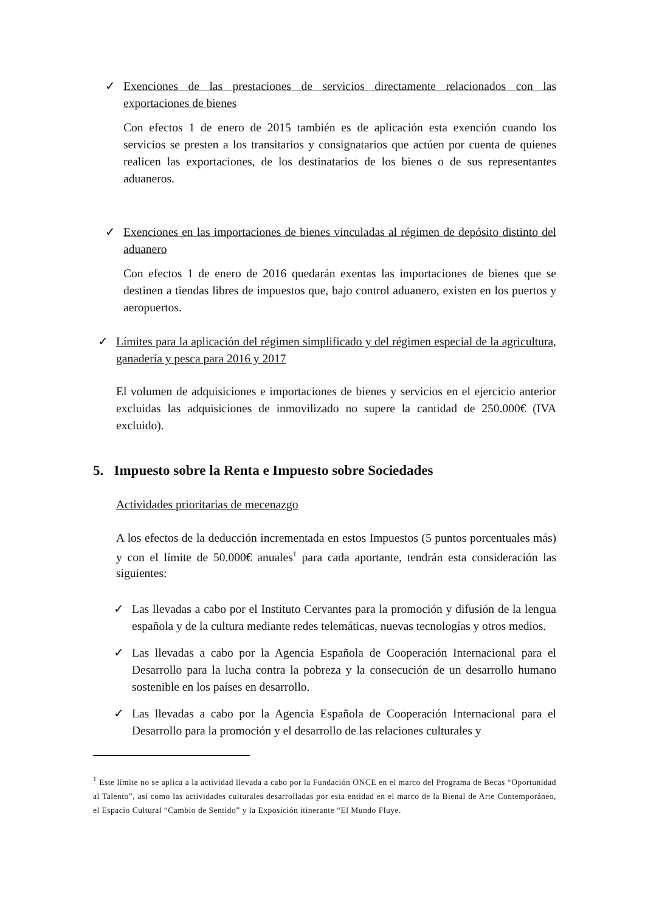✓ Exenciones de las prestaciones de servicios directamente relacionados con las exportaciones de bienes
Con efectos 1 de enero de 2015 también es de aplicación esta exención cuando los servicios se presten a los transitarios y consignatarios que actúen por cuenta de quienes realicen las exportaciones, de los destinatarios de los bienes o de sus representantes aduaneros.
✓ Exenciones en las importaciones de bienes vinculadas al régimen de depósito distinto del aduanero
Con efectos 1 de enero de 2016 quedarán exentas las importaciones de bienes que se destinen a tiendas libres de impuestos que, bajo control aduanero, existen en los puertos y aeropuertos.
✓ Límites para la aplicación del régimen simplificado y del régimen especial de la agricultura, ganadería y pesca para 2016 y 2017
El volumen de adquisiciones e importaciones de bienes y servicios en el ejercicio anterior excluidas las adquisiciones de inmovilizado no supere la cantidad de 250.000€ (IVA excluido).
5. Impuesto sobre la Renta e Impuesto sobre Sociedades
Actividades prioritarias de mecenazgo
A los efectos de la deducción incrementada en estos Impuestos (5 puntos porcentuales más) y con el límite de 50.000€ anuales<sup>1</sup> para cada aportante, tendrán esta consideración las siguientes:
✓ Las llevadas a cabo por el Instituto Cervantes para la promoción y difusión de la lengua española y de la cultura mediante redes telemáticas, nuevas tecnologías y otros medios.
✓ Las llevadas a cabo por la Agencia Española de Cooperación Internacional para el Desarrollo para la lucha contra la pobreza y la consecución de un desarrollo humano sostenible en los países en desarrollo.
✓ Las llevadas a cabo por la Agencia Española de Cooperación Internacional para el Desarrollo para la promoción y el desarrollo de las relaciones culturales y
<sup>1</sup> Este límite no se aplica a la actividad llevada a cabo por la Fundación ONCE en el marco del Programa de Becas “Oportunidad al Talento”, así como las actividades culturales desarrolladas por esta entidad en el marco de la Bienal de Arte Contemporáneo, el Espacio Cultural “Cambio de Sentido” y la Exposición itinerante “El Mundo Fluye.